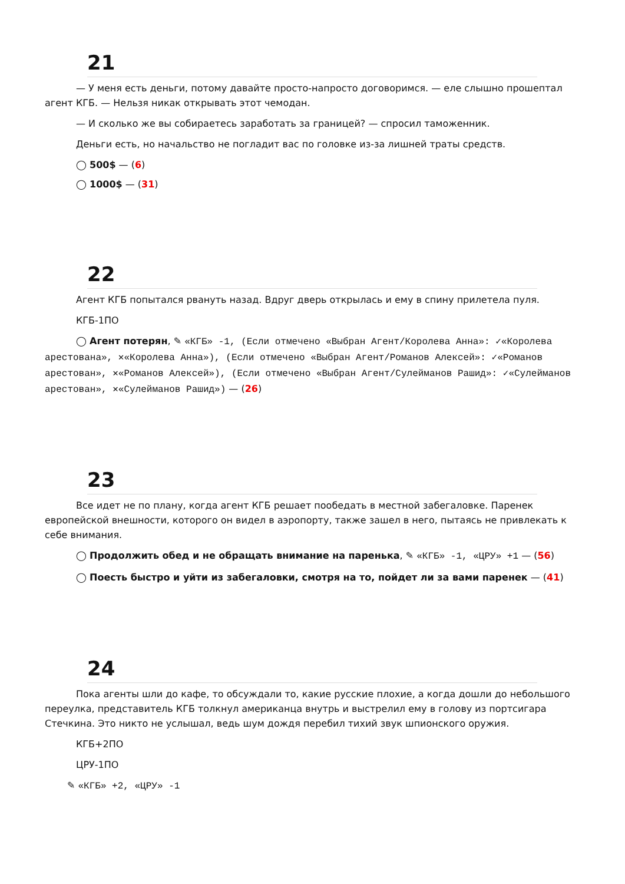21
— У меня есть деньги, потому давайте просто-напросто договоримся. — еле слышно прошептал агент КГБ. — Нельзя никак открывать этот чемодан.
— И сколько же вы собираетесь заработать за границей? — спросил таможенник.
Деньги есть, но начальство не погладит вас по головке из-за лишней траты средств.
◯ 500$ — (6)
◯ 1000$ — (31)
22
Агент КГБ попытался рвануть назад. Вдруг дверь открылась и ему в спину прилетела пуля.
КГБ-1ПО
◯ Агент потерян, ✎ «КГБ» -1, (Если отмечено «Выбран Агент/Королева Анна»: ✓«Королева арестована», ✕«Королева Анна»), (Если отмечено «Выбран Агент/Романов Алексей»: ✓«Романов арестован», ✕«Романов Алексей»), (Если отмечено «Выбран Агент/Сулейманов Рашид»: ✓«Сулейманов арестован», ✕«Сулейманов Рашид») — (26)
23
Все идет не по плану, когда агент КГБ решает пообедать в местной забегаловке. Паренек европейской внешности, которого он видел в аэропорту, также зашел в него, пытаясь не привлекать к себе внимания.
◯ Продолжить обед и не обращать внимание на паренька, ✎ «КГБ» -1, «ЦРУ» +1 — (56)
◯ Поесть быстро и уйти из забегаловки, смотря на то, пойдет ли за вами паренек — (41)
24
Пока агенты шли до кафе, то обсуждали то, какие русские плохие, а когда дошли до небольшого переулка, представитель КГБ толкнул американца внутрь и выстрелил ему в голову из портсигара Стечкина. Это никто не услышал, ведь шум дождя перебил тихий звук шпионского оружия.
КГБ+2ПО
ЦРУ-1ПО
✎ «КГБ» +2, «ЦРУ» -1